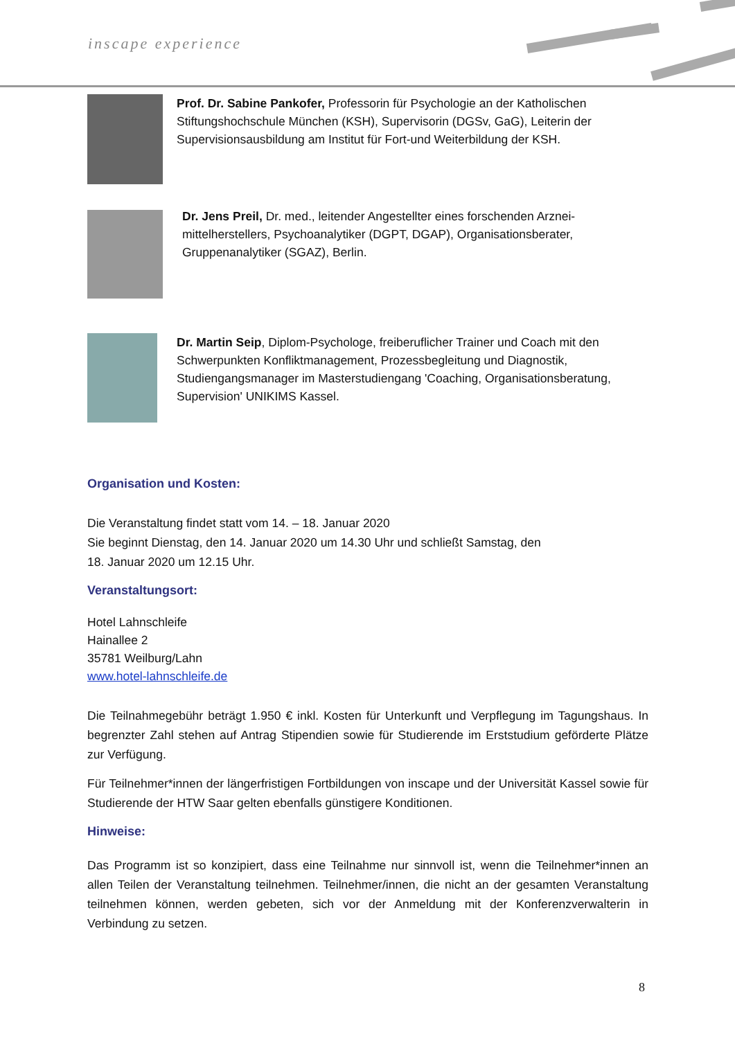inscape experience
Prof. Dr. Sabine Pankofer, Professorin für Psychologie an der Katholischen Stiftungshochschule München (KSH), Supervisorin (DGSv, GaG), Leiterin der Supervisionsausbildung am Institut für Fort-und Weiterbildung der KSH.
Dr. Jens Preil, Dr. med., leitender Angestellter eines forschenden Arznei-mittelherstellers, Psychoanalytiker (DGPT, DGAP), Organisationsberater, Gruppenanalytiker (SGAZ), Berlin.
Dr. Martin Seip, Diplom-Psychologe, freiberuflicher Trainer und Coach mit den Schwerpunkten Konfliktmanagement, Prozessbegleitung und Diagnostik, Studiengangsmanager im Masterstudiengang 'Coaching, Organisationsberatung, Supervision' UNIKIMS Kassel.
Organisation und Kosten:
Die Veranstaltung findet statt vom 14. – 18. Januar 2020
Sie beginnt Dienstag, den 14. Januar 2020 um 14.30 Uhr und schließt Samstag, den
18. Januar 2020 um 12.15 Uhr.
Veranstaltungsort:
Hotel Lahnschleife
Hainallee 2
35781 Weilburg/Lahn
www.hotel-lahnschleife.de
Die Teilnahmegebühr beträgt 1.950 € inkl. Kosten für Unterkunft und Verpflegung im Tagungshaus. In begrenzter Zahl stehen auf Antrag Stipendien sowie für Studierende im Erststudium geförderte Plätze zur Verfügung.
Für Teilnehmer*innen der längerfristigen Fortbildungen von inscape und der Universität Kassel sowie für Studierende der HTW Saar gelten ebenfalls günstigere Konditionen.
Hinweise:
Das Programm ist so konzipiert, dass eine Teilnahme nur sinnvoll ist, wenn die Teilnehmer*innen an allen Teilen der Veranstaltung teilnehmen. Teilnehmer/innen, die nicht an der gesamten Veranstaltung teilnehmen können, werden gebeten, sich vor der Anmeldung mit der Konferenzverwalterin in Verbindung zu setzen.
8